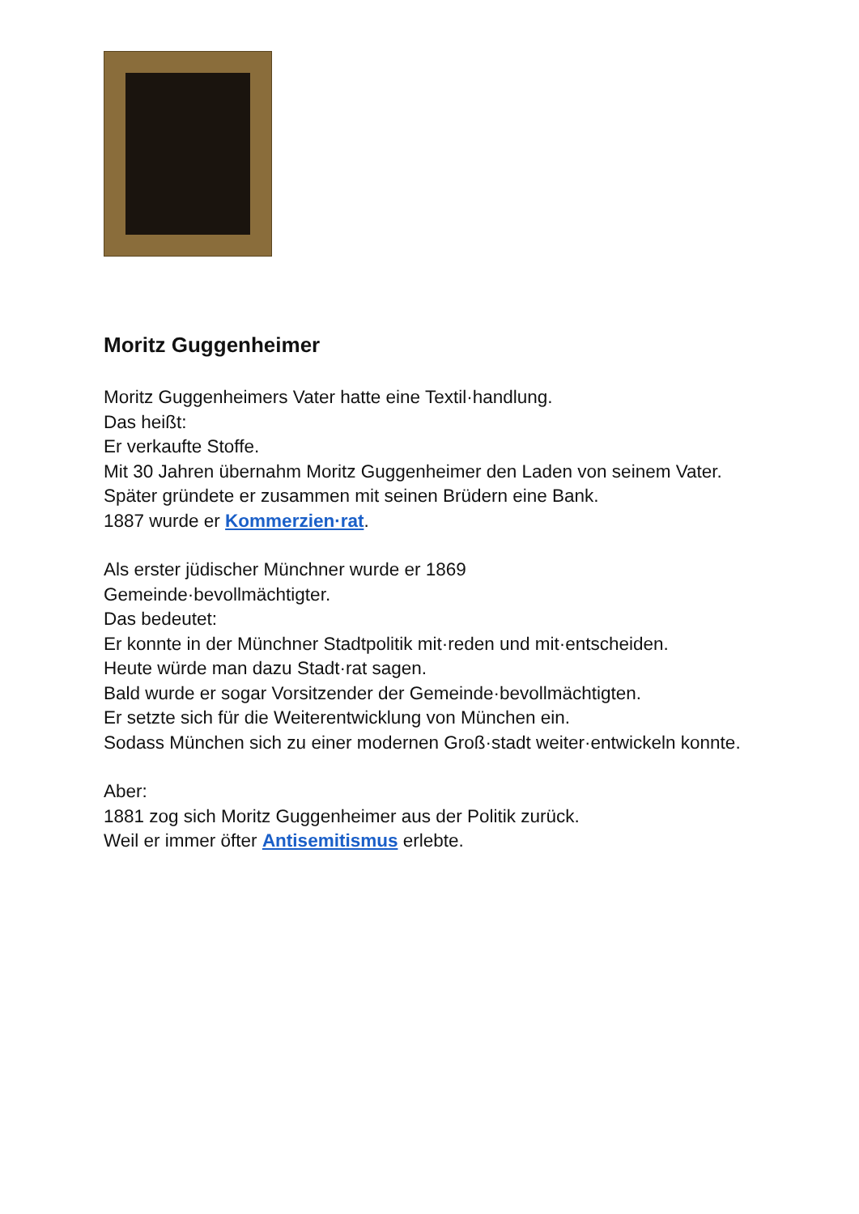Moritz Guggenheimer
Moritz Guggenheimers Vater hatte eine Textil·handlung.
Das heißt:
Er verkaufte Stoffe.
Mit 30 Jahren übernahm Moritz Guggenheimer den Laden von seinem Vater.
Später gründete er zusammen mit seinen Brüdern eine Bank.
1887 wurde er Kommerzien·rat.
Als erster jüdischer Münchner wurde er 1869
Gemeinde·bevollmächtigter.
Das bedeutet:
Er konnte in der Münchner Stadtpolitik mit·reden und mit·entscheiden.
Heute würde man dazu Stadt·rat sagen.
Bald wurde er sogar Vorsitzender der Gemeinde·bevollmächtigten.
Er setzte sich für die Weiterentwicklung von München ein.
Sodass München sich zu einer modernen Groß·stadt weiter·entwickeln konnte.
Aber:
1881 zog sich Moritz Guggenheimer aus der Politik zurück.
Weil er immer öfter Antisemitismus erlebte.